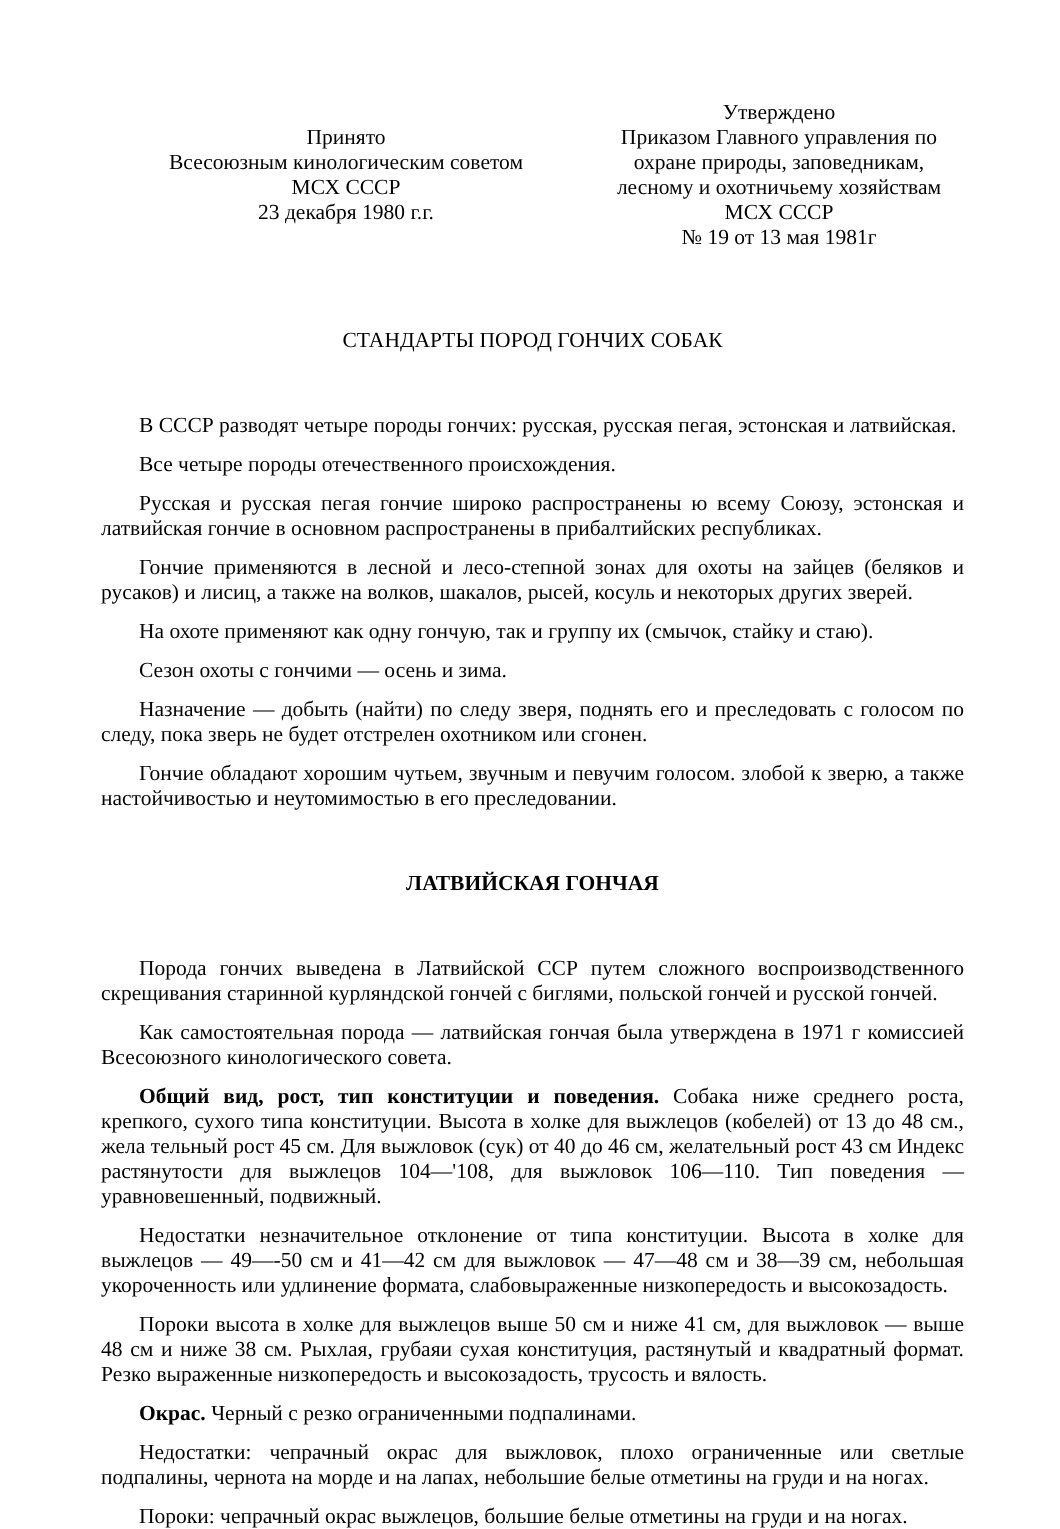Принято
Всесоюзным кинологическим советом
МСХ СССР
23 декабря 1980 г.г.
Утверждено
Приказом Главного управления по охране природы, заповедникам, лесному и охотничьему хозяйствам МСХ СССР
№ 19 от 13 мая 1981г
СТАНДАРТЫ ПОРОД ГОНЧИХ СОБАК
В СССР разводят четыре породы гончих: русская, русская пегая, эстонская и латвийская.
Все четыре породы отечественного происхождения.
Русская и русская пегая гончие широко распространены ю всему Союзу, эстонская и латвийская гончие в основном распространены в прибалтийских республиках.
Гончие применяются в лесной и лесо-степной зонах для охоты на зайцев (беляков и русаков) и лисиц, а также на волков, шакалов, рысей, косуль и некоторых других зверей.
На охоте применяют как одну гончую, так и группу их (смычок, стайку и стаю).
Сезон охоты с гончими — осень и зима.
Назначение — добыть (найти) по следу зверя, поднять его и преследовать с голосом по следу, пока зверь не будет отстрелен охотником или сгонен.
Гончие обладают хорошим чутьем, звучным и певучим голосом. злобой к зверю, а также настойчивостью и неутомимостью в его преследовании.
ЛАТВИЙСКАЯ ГОНЧАЯ
Порода гончих выведена в Латвийской ССР путем сложного воспроизводственного скрещивания старинной курляндской гончей с биглями, польской гончей и русской гончей.
Как самостоятельная порода — латвийская гончая была утверждена в 1971 г комиссией Всесоюзного кинологического совета.
Общий вид, рост, тип конституции и поведения. Собака ниже среднего роста, крепкого, сухого типа конституции. Высота в холке для выжлецов (кобелей) от 13 до 48 см., жела тельный рост 45 см. Для выжловок (сук) от 40 до 46 см, желательный рост 43 см Индекс растянутости для выжлецов 104—'108, для выжловок 106—110. Тип поведения — уравновешенный, подвижный.
Недостатки незначительное отклонение от типа конституции. Высота в холке для выжлецов — 49—-50 см и 41—42 см для выжловок — 47—48 см и 38—39 см, небольшая укороченность или удлинение формата, слабовыраженные низкопередость и высокозадость.
Пороки высота в холке для выжлецов выше 50 см и ниже 41 см, для выжловок — выше 48 см и ниже 38 см. Рыхлая, грубаяи сухая конституция, растянутый и квадратный формат. Резко выраженные низкопередость и высокозадость, трусость и вялость.
Окрас. Черный с резко ограниченными подпалинами.
Недостатки: чепрачный окрас для выжловок, плохо ограниченные или светлые подпалины, чернота на морде и на лапах, небольшие белые отметины на груди и на ногах.
Пороки: чепрачный окрас выжлецов, большие белые отметины на груди и на ногах.